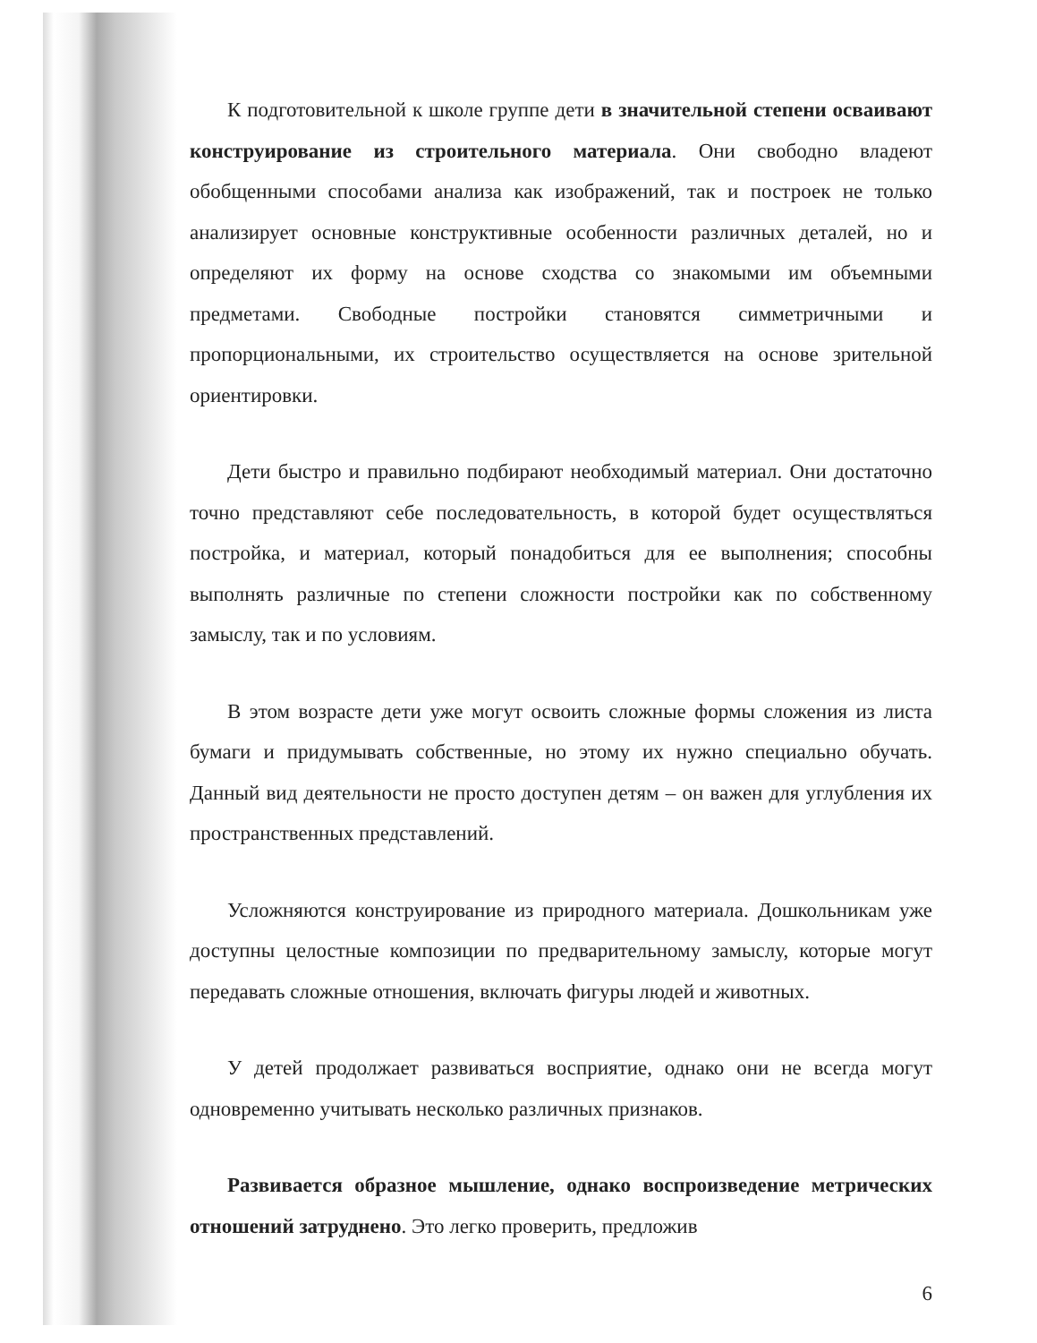К подготовительной к школе группе дети в значительной степени осваивают конструирование из строительного материала. Они свободно владеют обобщенными способами анализа как изображений, так и построек не только анализирует основные конструктивные особенности различных деталей, но и определяют их форму на основе сходства со знакомыми им объемными предметами. Свободные постройки становятся симметричными и пропорциональными, их строительство осуществляется на основе зрительной ориентировки.
Дети быстро и правильно подбирают необходимый материал. Они достаточно точно представляют себе последовательность, в которой будет осуществляться постройка, и материал, который понадобиться для ее выполнения; способны выполнять различные по степени сложности постройки как по собственному замыслу, так и по условиям.
В этом возрасте дети уже могут освоить сложные формы сложения из листа бумаги и придумывать собственные, но этому их нужно специально обучать. Данный вид деятельности не просто доступен детям – он важен для углубления их пространственных представлений.
Усложняются конструирование из природного материала. Дошкольникам уже доступны целостные композиции по предварительному замыслу, которые могут передавать сложные отношения, включать фигуры людей и животных.
У детей продолжает развиваться восприятие, однако они не всегда могут одновременно учитывать несколько различных признаков.
Развивается образное мышление, однако воспроизведение метрических отношений затруднено. Это легко проверить, предложив
6